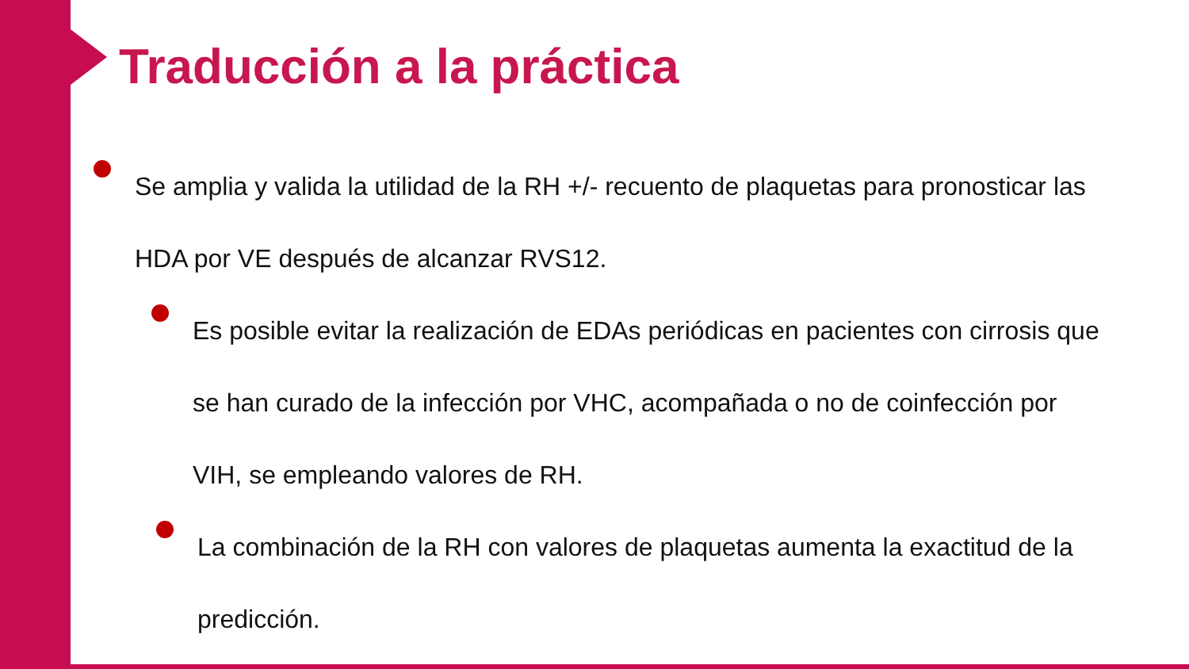Traducción a la práctica
Se amplia y valida la utilidad de la RH +/- recuento de plaquetas para pronosticar las HDA por VE después de alcanzar RVS12.
Es posible evitar la realización de EDAs periódicas en pacientes con cirrosis que se han curado de la infección por VHC, acompañada o no de coinfección por VIH, se empleando valores de RH.
La combinación de la RH con valores de plaquetas aumenta la exactitud de la predicción.